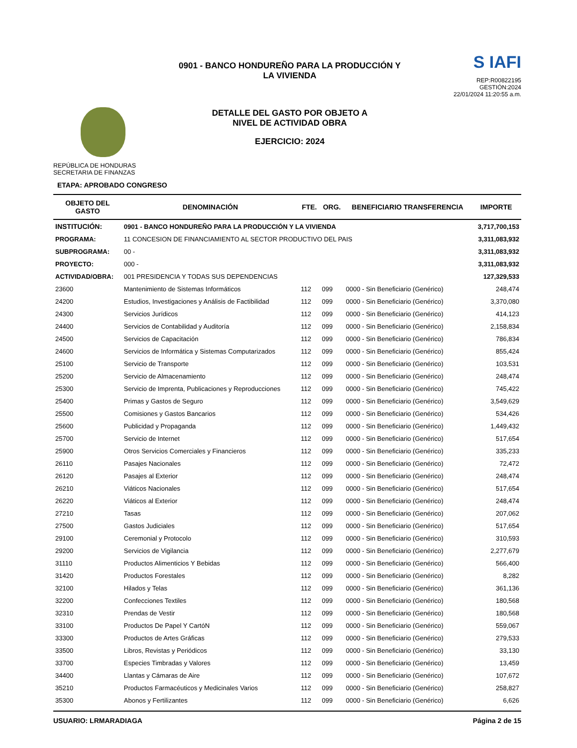REPÚBLICA DE HONDURAS
SECRETARIA DE FINANZAS
0901 - BANCO HONDUREÑO PARA LA PRODUCCIÓN Y
LA VIVIENDA
DETALLE DEL GASTO POR OBJETO A
NIVEL DE ACTIVIDAD OBRA
EJERCICIO: 2024
S IAFI
REP:R00822195
GESTIÓN:2024
22/01/2024 11:20:55 a.m.
ETAPA: APROBADO CONGRESO
| OBJETO DEL GASTO | DENOMINACIÓN | FTE. | ORG. | BENEFICIARIO TRANSFERENCIA | IMPORTE |
| --- | --- | --- | --- | --- | --- |
| INSTITUCIÓN: | 0901 - BANCO HONDUREÑO PARA LA PRODUCCIÓN Y LA VIVIENDA | | | | 3,717,700,153 |
| PROGRAMA: | 11 CONCESION DE FINANCIAMIENTO AL SECTOR PRODUCTIVO DEL PAIS | | | | 3,311,083,932 |
| SUBPROGRAMA: | 00 - | | | | 3,311,083,932 |
| PROYECTO: | 000 - | | | | 3,311,083,932 |
| ACTIVIDAD/OBRA: | 001 PRESIDENCIA Y TODAS SUS DEPENDENCIAS | | | | 127,329,533 |
| 23600 | Mantenimiento de Sistemas Informáticos | 112 | 099 | 0000 - Sin Beneficiario (Genérico) | 248,474 |
| 24200 | Estudios, Investigaciones y Análisis de Factibilidad | 112 | 099 | 0000 - Sin Beneficiario (Genérico) | 3,370,080 |
| 24300 | Servicios Jurídicos | 112 | 099 | 0000 - Sin Beneficiario (Genérico) | 414,123 |
| 24400 | Servicios de Contabilidad y Auditoría | 112 | 099 | 0000 - Sin Beneficiario (Genérico) | 2,158,834 |
| 24500 | Servicios de Capacitación | 112 | 099 | 0000 - Sin Beneficiario (Genérico) | 786,834 |
| 24600 | Servicios de Informática y Sistemas Computarizados | 112 | 099 | 0000 - Sin Beneficiario (Genérico) | 855,424 |
| 25100 | Servicio de Transporte | 112 | 099 | 0000 - Sin Beneficiario (Genérico) | 103,531 |
| 25200 | Servicio de Almacenamiento | 112 | 099 | 0000 - Sin Beneficiario (Genérico) | 248,474 |
| 25300 | Servicio de Imprenta, Publicaciones y Reproducciones | 112 | 099 | 0000 - Sin Beneficiario (Genérico) | 745,422 |
| 25400 | Primas y Gastos de Seguro | 112 | 099 | 0000 - Sin Beneficiario (Genérico) | 3,549,629 |
| 25500 | Comisiones y Gastos Bancarios | 112 | 099 | 0000 - Sin Beneficiario (Genérico) | 534,426 |
| 25600 | Publicidad y Propaganda | 112 | 099 | 0000 - Sin Beneficiario (Genérico) | 1,449,432 |
| 25700 | Servicio de Internet | 112 | 099 | 0000 - Sin Beneficiario (Genérico) | 517,654 |
| 25900 | Otros Servicios Comerciales y Financieros | 112 | 099 | 0000 - Sin Beneficiario (Genérico) | 335,233 |
| 26110 | Pasajes Nacionales | 112 | 099 | 0000 - Sin Beneficiario (Genérico) | 72,472 |
| 26120 | Pasajes al Exterior | 112 | 099 | 0000 - Sin Beneficiario (Genérico) | 248,474 |
| 26210 | Viáticos Nacionales | 112 | 099 | 0000 - Sin Beneficiario (Genérico) | 517,654 |
| 26220 | Viáticos al Exterior | 112 | 099 | 0000 - Sin Beneficiario (Genérico) | 248,474 |
| 27210 | Tasas | 112 | 099 | 0000 - Sin Beneficiario (Genérico) | 207,062 |
| 27500 | Gastos Judiciales | 112 | 099 | 0000 - Sin Beneficiario (Genérico) | 517,654 |
| 29100 | Ceremonial y Protocolo | 112 | 099 | 0000 - Sin Beneficiario (Genérico) | 310,593 |
| 29200 | Servicios de Vigilancia | 112 | 099 | 0000 - Sin Beneficiario (Genérico) | 2,277,679 |
| 31110 | Productos Alimenticios Y Bebidas | 112 | 099 | 0000 - Sin Beneficiario (Genérico) | 566,400 |
| 31420 | Productos Forestales | 112 | 099 | 0000 - Sin Beneficiario (Genérico) | 8,282 |
| 32100 | Hilados y Telas | 112 | 099 | 0000 - Sin Beneficiario (Genérico) | 361,136 |
| 32200 | Confecciones Textiles | 112 | 099 | 0000 - Sin Beneficiario (Genérico) | 180,568 |
| 32310 | Prendas de Vestir | 112 | 099 | 0000 - Sin Beneficiario (Genérico) | 180,568 |
| 33100 | Productos De Papel Y CartóN | 112 | 099 | 0000 - Sin Beneficiario (Genérico) | 559,067 |
| 33300 | Productos de Artes Gráficas | 112 | 099 | 0000 - Sin Beneficiario (Genérico) | 279,533 |
| 33500 | Libros, Revistas y Periódicos | 112 | 099 | 0000 - Sin Beneficiario (Genérico) | 33,130 |
| 33700 | Especies Timbradas y Valores | 112 | 099 | 0000 - Sin Beneficiario (Genérico) | 13,459 |
| 34400 | Llantas y Cámaras de Aire | 112 | 099 | 0000 - Sin Beneficiario (Genérico) | 107,672 |
| 35210 | Productos Farmacéuticos y Medicinales Varios | 112 | 099 | 0000 - Sin Beneficiario (Genérico) | 258,827 |
| 35300 | Abonos y Fertilizantes | 112 | 099 | 0000 - Sin Beneficiario (Genérico) | 6,626 |
USUARIO: LRMARADIAGA Página 2 de 15